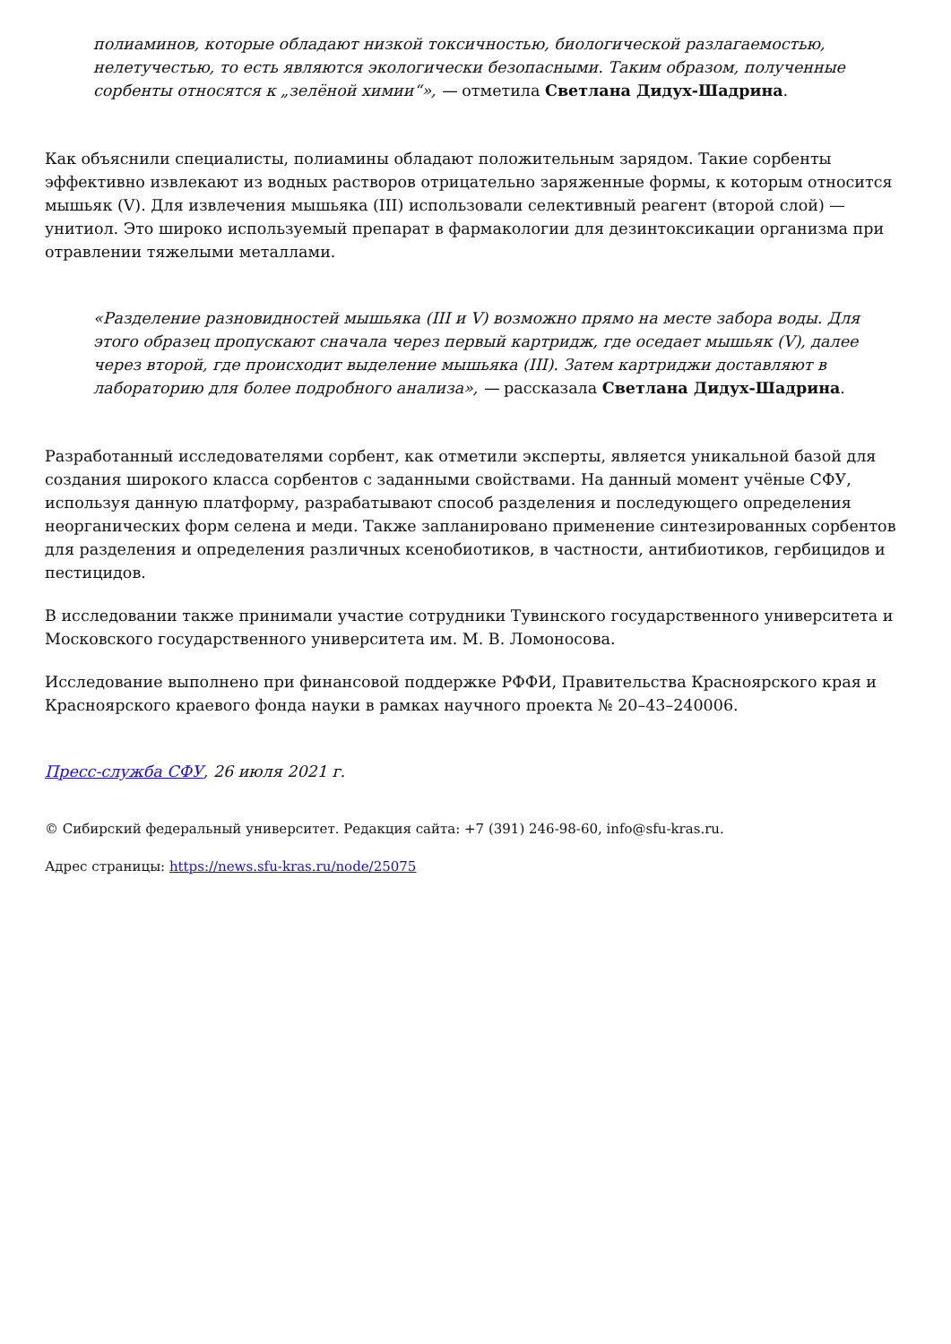полиаминов, которые обладают низкой токсичностью, биологической разлагаемостью, нелетучестью, то есть являются экологически безопасными. Таким образом, полученные сорбенты относятся к „зелёной химии“», — отметила Светлана Дидух-Шадрина.
Как объяснили специалисты, полиамины обладают положительным зарядом. Такие сорбенты эффективно извлекают из водных растворов отрицательно заряженные формы, к которым относится мышьяк (V). Для извлечения мышьяка (III) использовали селективный реагент (второй слой) — унитиол. Это широко используемый препарат в фармакологии для дезинтоксикации организма при отравлении тяжелыми металлами.
«Разделение разновидностей мышьяка (III и V) возможно прямо на месте забора воды. Для этого образец пропускают сначала через первый картридж, где оседает мышьяк (V), далее через второй, где происходит выделение мышьяка (III). Затем картриджи доставляют в лабораторию для более подробного анализа», — рассказала Светлана Дидух-Шадрина.
Разработанный исследователями сорбент, как отметили эксперты, является уникальной базой для создания широкого класса сорбентов с заданными свойствами. На данный момент учёные СФУ, используя данную платформу, разрабатывают способ разделения и последующего определения неорганических форм селена и меди. Также запланировано применение синтезированных сорбентов для разделения и определения различных ксенобиотиков, в частности, антибиотиков, гербицидов и пестицидов.
В исследовании также принимали участие сотрудники Тувинского государственного университета и Московского государственного университета им. М. В. Ломоносова.
Исследование выполнено при финансовой поддержке РФФИ, Правительства Красноярского края и Красноярского краевого фонда науки в рамках научного проекта № 20–43–240006.
Пресс-служба СФУ, 26 июля 2021 г.
© Сибирский федеральный университет. Редакция сайта: +7 (391) 246-98-60, info@sfu-kras.ru.
Адрес страницы: https://news.sfu-kras.ru/node/25075